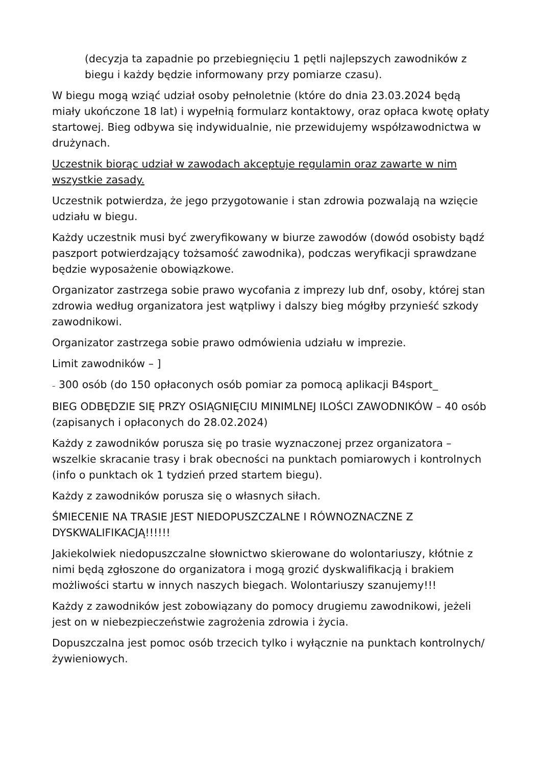(decyzja ta zapadnie po przebiegnięciu 1 pętli najlepszych zawodników z biegu i każdy będzie informowany przy pomiarze czasu).
W biegu mogą wziąć udział osoby pełnoletnie (które do dnia 23.03.2024 będą miały ukończone 18 lat) i wypełnią formularz kontaktowy, oraz opłaca kwotę opłaty startowej. Bieg odbywa się indywidualnie, nie przewidujemy współzawodnictwa w drużynach.
Uczestnik biorąc udział w zawodach akceptuje regulamin oraz zawarte w nim wszystkie zasady.
Uczestnik potwierdza, że jego przygotowanie i stan zdrowia pozwalają na wzięcie udziału w biegu.
Każdy uczestnik musi być zweryfikowany w biurze zawodów (dowód osobisty bądź paszport potwierdzający tożsamość zawodnika), podczas weryfikacji sprawdzane będzie wyposażenie obowiązkowe.
Organizator zastrzega sobie prawo wycofania z imprezy lub dnf, osoby, której stan zdrowia według organizatora jest wątpliwy i dalszy bieg mógłby przynieść szkody zawodnikowi.
Organizator zastrzega sobie prawo odmówienia udziału w imprezie.
Limit zawodników – ]
– 300 osób (do 150 opłaconych osób pomiar za pomocą aplikacji B4sport_
BIEG ODBĘDZIE SIĘ PRZY OSIĄGNIĘCIU MINIMLNEJ ILOŚCI ZAWODNIKÓW – 40 osób (zapisanych i opłaconych do 28.02.2024)
Każdy z zawodników porusza się po trasie wyznaczonej przez organizatora – wszelkie skracanie trasy i brak obecności na punktach pomiarowych i kontrolnych (info o punktach ok 1 tydzień przed startem biegu).
Każdy z zawodników porusza się o własnych siłach.
ŚMIECENIE NA TRASIE JEST NIEDOPUSZCZALNE I RÓWNOZNACZNE Z DYSKWALIFIKACJĄ!!!!!!
Jakiekolwiek niedopuszczalne słownictwo skierowane do wolontariuszy, kłótnie z nimi będą zgłoszone do organizatora i mogą grozić dyskwalifikacją i brakiem możliwości startu w innych naszych biegach. Wolontariuszy szanujemy!!!
Każdy z zawodników jest zobowiązany do pomocy drugiemu zawodnikowi, jeżeli jest on w niebezpieczeństwie zagrożenia zdrowia i życia.
Dopuszczalna jest pomoc osób trzecich tylko i wyłącznie na punktach kontrolnych/ żywieniowych.